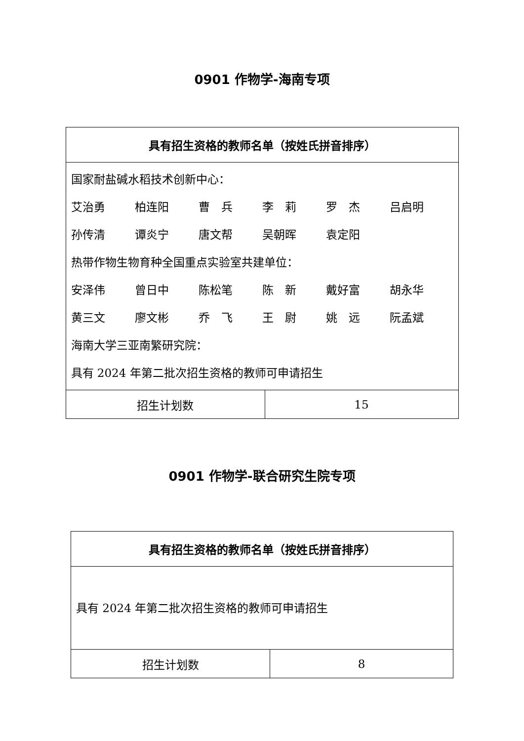0901 作物学-海南专项
| 具有招生资格的教师名单（按姓氏拼音排序） | |
| --- | --- |
| 国家耐盐碱水稻技术创新中心： 艾治勇 柏连阳 曹 兵 李 莉 罗 杰 吕启明 孙传清 谭炎宁 唐文帮 吴朝晖 袁定阳 热带作物生物育种全国重点实验室共建单位： 安泽伟 曾日中 陈松笔 陈 新 戴好富 胡永华 黄三文 廖文彬 乔 飞 王 尉 姚 远 阮孟斌 海南大学三亚南繁研究院： 具有 2024 年第二批次招生资格的教师可申请招生 | |
| 招生计划数 | 15 |
0901 作物学-联合研究生院专项
| 具有招生资格的教师名单（按姓氏拼音排序） | |
| --- | --- |
| 具有 2024 年第二批次招生资格的教师可申请招生 | |
| 招生计划数 | 8 |